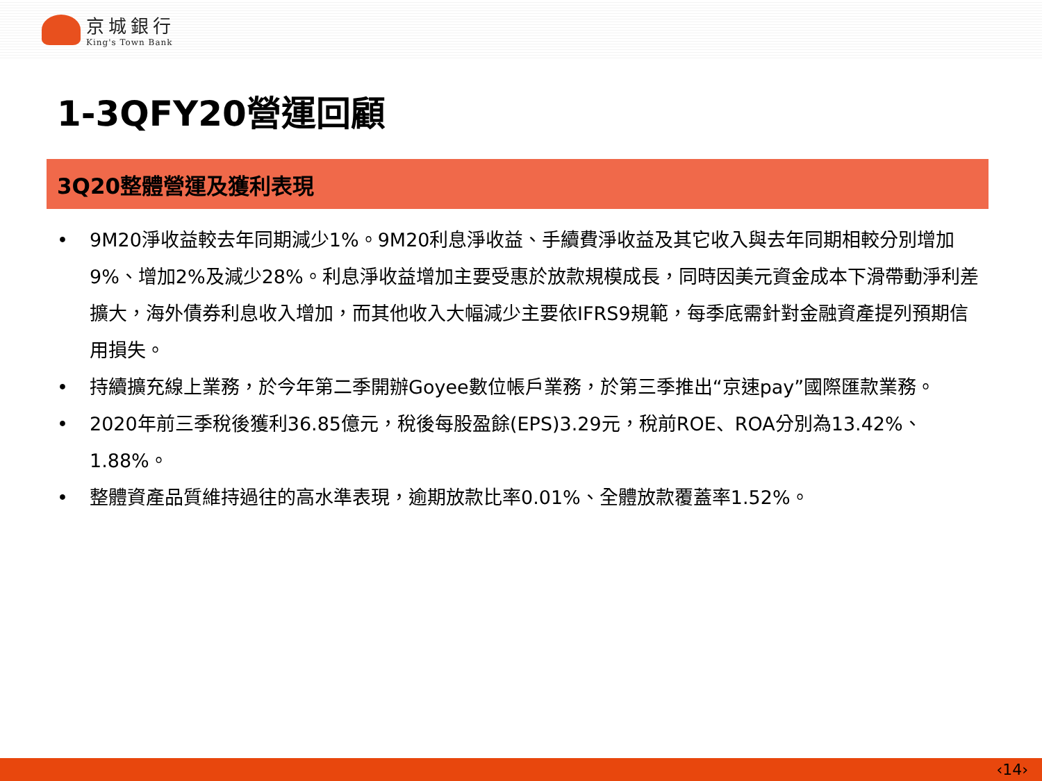京城銀行
King's Town Bank
1-3QFY20營運回顧
3Q20整體營運及獲利表現
• 9M20淨收益較去年同期減少1%。9M20利息淨收益、手續費淨收益及其它收入與去年同期相較分別增加9%、增加2%及減少28%。利息淨收益增加主要受惠於放款規模成長，同時因美元資金成本下滑帶動淨利差擴大，海外債券利息收入增加，而其他收入大幅減少主要依IFRS9規範，每季底需針對金融資產提列預期信用損失。
• 持續擴充線上業務，於今年第二季開辦Goyee數位帳戶業務，於第三季推出“京速pay”國際匯款業務。
• 2020年前三季稅後獲利36.85億元，稅後每股盈餘(EPS)3.29元，稅前ROE、ROA分別為13.42%、1.88%。
• 整體資產品質維持過往的高水準表現，逾期放款比率0.01%、全體放款覆蓋率1.52%。
‹14›